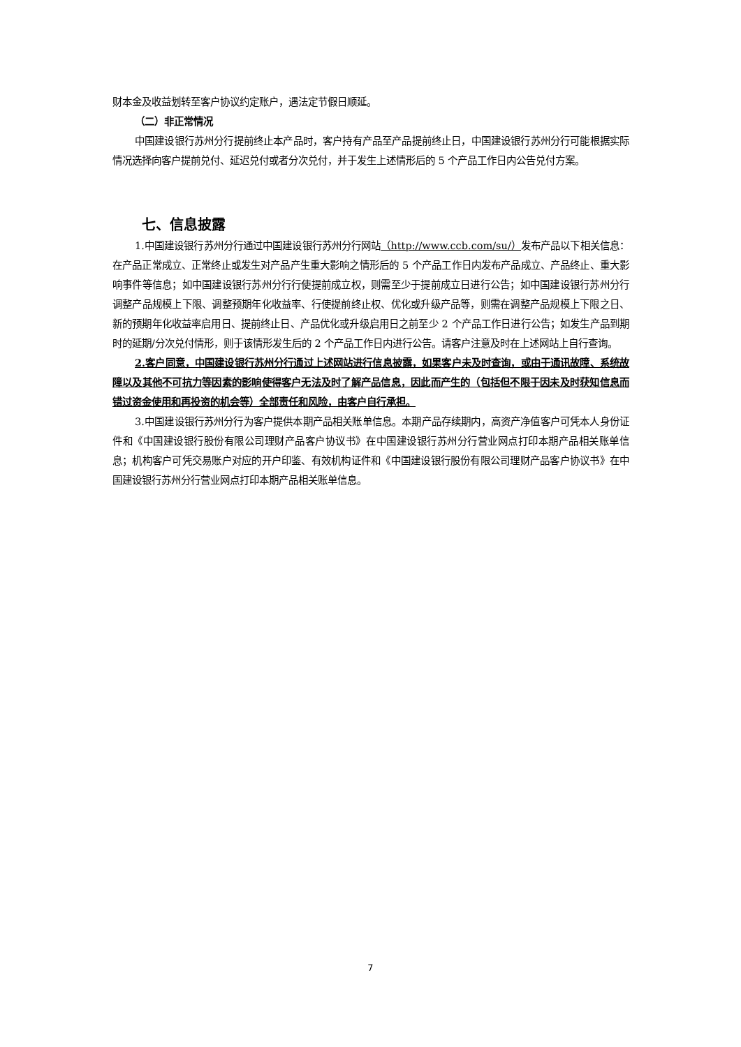财本金及收益划转至客户协议约定账户，遇法定节假日顺延。
（二）非正常情况
中国建设银行苏州分行提前终止本产品时，客户持有产品至产品提前终止日，中国建设银行苏州分行可能根据实际情况选择向客户提前兑付、延迟兑付或者分次兑付，并于发生上述情形后的 5 个产品工作日内公告兑付方案。
七、信息披露
1.中国建设银行苏州分行通过中国建设银行苏州分行网站（http://www.ccb.com/su/）发布产品以下相关信息：在产品正常成立、正常终止或发生对产品产生重大影响之情形后的 5 个产品工作日内发布产品成立、产品终止、重大影响事件等信息；如中国建设银行苏州分行行使提前成立权，则需至少于提前成立日进行公告；如中国建设银行苏州分行调整产品规模上下限、调整预期年化收益率、行使提前终止权、优化或升级产品等，则需在调整产品规模上下限之日、新的预期年化收益率启用日、提前终止日、产品优化或升级启用日之前至少 2 个产品工作日进行公告；如发生产品到期时的延期/分次兑付情形，则于该情形发生后的 2 个产品工作日内进行公告。请客户注意及时在上述网站上自行查询。
2.客户同意，中国建设银行苏州分行通过上述网站进行信息披露，如果客户未及时查询，或由于通讯故障、系统故障以及其他不可抗力等因素的影响使得客户无法及时了解产品信息，因此而产生的（包括但不限于因未及时获知信息而错过资金使用和再投资的机会等）全部责任和风险，由客户自行承担。
3.中国建设银行苏州分行为客户提供本期产品相关账单信息。本期产品存续期内，高资产净值客户可凭本人身份证件和《中国建设银行股份有限公司理财产品客户协议书》在中国建设银行苏州分行营业网点打印本期产品相关账单信息；机构客户可凭交易账户对应的开户印鉴、有效机构证件和《中国建设银行股份有限公司理财产品客户协议书》在中国建设银行苏州分行营业网点打印本期产品相关账单信息。
7